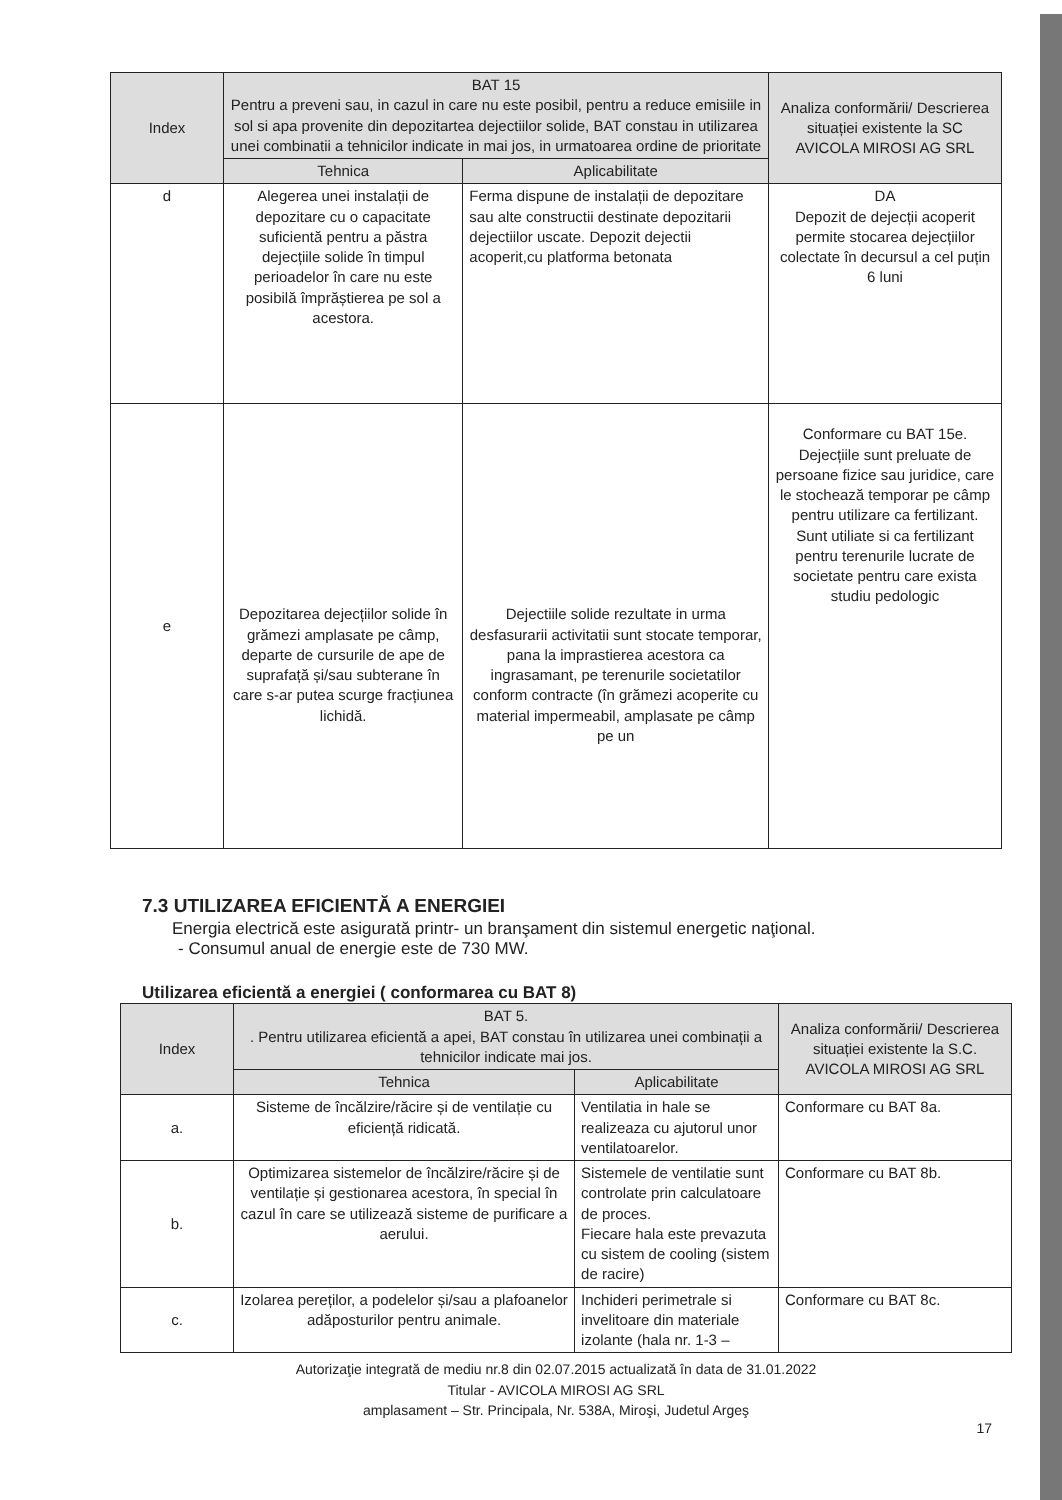| Index | BAT 15 Pentru a preveni sau, in cazul in care nu este posibil, pentru a reduce emisiile in sol si apa provenite din depozitartea dejectiilor solide, BAT constau in utilizarea unei combinatii a tehnicilor indicate in mai jos, in urmatoarea ordine de prioritate | | Analiza conformării/ Descrierea situației existente la SC AVICOLA MIROSI AG SRL |
| --- | --- | --- | --- |
| | Tehnica | Aplicabilitate | |
| d | Alegerea unei instalații de depozitare cu o capacitate suficientă pentru a păstra dejecțiile solide în timpul perioadelor în care nu este posibilă împrăștierea pe sol a acestora. | Ferma dispune de instalații de depozitare sau alte constructii destinate depozitarii dejectiilor uscate. Depozit dejectii acoperit,cu platforma betonata | DA Depozit de dejecții acoperit permite stocarea dejecțiilor colectate în decursul a cel puțin 6 luni |
| e | Depozitarea dejecțiilor solide în grămezi amplasate pe câmp, departe de cursurile de ape de suprafață și/sau subterane în care s-ar putea scurge fracțiunea lichidă. | Dejectiile solide rezultate in urma desfasurarii activitatii sunt stocate temporar, pana la imprastierea acestora ca ingrasamant, pe terenurile societatilor conform contracte (în grămezi acoperite cu material impermeabil, amplasate pe câmp pe un | Conformare cu BAT 15e. Dejecțiile sunt preluate de persoane fizice sau juridice, care le stochează temporar pe câmp pentru utilizare ca fertilizant. Sunt utiliate si ca fertilizant pentru terenurile lucrate de societate pentru care exista studiu pedologic |
7.3 UTILIZAREA EFICIENTĂ A ENERGIEI
Energia electrică este asigurată printr- un branşament din sistemul energetic naţional.
- Consumul anual de energie este de 730 MW.
Utilizarea eficientă a energiei ( conformarea cu BAT 8)
| Index | BAT 5. . Pentru utilizarea eficientă a apei, BAT constau în utilizarea unei combinații a tehnicilor indicate mai jos. | | Analiza conformării/ Descrierea situației existente la S.C. AVICOLA MIROSI AG SRL |
| --- | --- | --- | --- |
| | Tehnica | Aplicabilitate | |
| a. | Sisteme de încălzire/răcire și de ventilație cu eficiență ridicată. | Ventilatia in hale se realizeaza cu ajutorul unor ventilatoarelor. | Conformare cu BAT 8a. |
| b. | Optimizarea sistemelor de încălzire/răcire și de ventilație și gestionarea acestora, în special în cazul în care se utilizează sisteme de purificare a aerului. | Sistemele de ventilatie sunt controlate prin calculatoare de proces. Fiecare hala este prevazuta cu sistem de cooling (sistem de racire) | Conformare cu BAT 8b. |
| c. | Izolarea pereților, a podelelor și/sau a plafoanelor adăposturilor pentru animale. | Inchideri perimetrale si invelitoare din materiale izolante (hala nr. 1-3 – | Conformare cu BAT 8c. |
Autorizaţie integrată de mediu nr.8 din 02.07.2015 actualizată în data de 31.01.2022
Titular - AVICOLA MIROSI AG SRL
amplasament – Str. Principala, Nr. 538A, Miroşi, Judetul Argeş
17